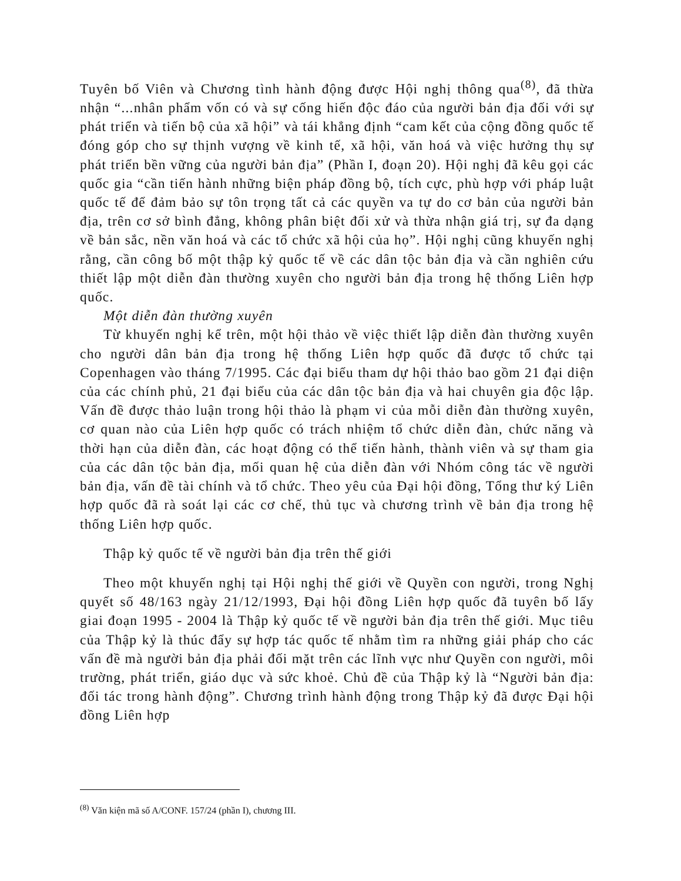Tuyên bố Viên và Chương tình hành động được Hội nghị thông qua<sup>(8)</sup>, đã thừa nhận “...nhân phẩm vốn có và sự cống hiến độc đáo của người bản địa đối với sự phát triển và tiến bộ của xã hội” và tái khẳng định “cam kết của cộng đồng quốc tế đóng góp cho sự thịnh vượng về kinh tế, xã hội, văn hoá và việc hưởng thụ sự phát triển bền vững của người bản địa” (Phần I, đoạn 20). Hội nghị đã kêu gọi các quốc gia “cần tiến hành những biện pháp đồng bộ, tích cực, phù hợp với pháp luật quốc tế để đảm bảo sự tôn trọng tất cả các quyền va tự do cơ bản của người bản địa, trên cơ sở bình đẳng, không phân biệt đối xử và thừa nhận giá trị, sự đa dạng về bản sắc, nền văn hoá và các tổ chức xã hội của họ”. Hội nghị cũng khuyến nghị rằng, cần công bố một thập kỷ quốc tế về các dân tộc bản địa và cần nghiên cứu thiết lập một diễn đàn thường xuyên cho người bản địa trong hệ thống Liên hợp quốc.
Một diễn đàn thường xuyên
Từ khuyến nghị kể trên, một hội thảo về việc thiết lập diễn đàn thường xuyên cho người dân bản địa trong hệ thống Liên hợp quốc đã được tổ chức tại Copenhagen vào tháng 7/1995. Các đại biểu tham dự hội thảo bao gồm 21 đại diện của các chính phủ, 21 đại biểu của các dân tộc bản địa và hai chuyên gia độc lập. Vấn đề được thảo luận trong hội thảo là phạm vi của mỗi diễn đàn thường xuyên, cơ quan nào của Liên hợp quốc có trách nhiệm tổ chức diễn đàn, chức năng và thời hạn của diễn đàn, các hoạt động có thể tiến hành, thành viên và sự tham gia của các dân tộc bản địa, mối quan hệ của diễn đàn với Nhóm công tác về người bản địa, vấn đề tài chính và tổ chức. Theo yêu của Đại hội đồng, Tổng thư ký Liên hợp quốc đã rà soát lại các cơ chế, thủ tục và chương trình về bản địa trong hệ thống Liên hợp quốc.
Thập kỷ quốc tế về người bản địa trên thế giới
Theo một khuyến nghị tại Hội nghị thế giới về Quyền con người, trong Nghị quyết số 48/163 ngày 21/12/1993, Đại hội đồng Liên hợp quốc đã tuyên bố lấy giai đoạn 1995 - 2004 là Thập kỷ quốc tế về người bản địa trên thế giới. Mục tiêu của Thập kỷ là thúc đẩy sự hợp tác quốc tế nhằm tìm ra những giải pháp cho các vấn đề mà người bản địa phải đối mặt trên các lĩnh vực như Quyền con người, môi trường, phát triển, giáo dục và sức khoẻ. Chủ đề của Thập kỷ là “Người bản địa: đối tác trong hành động”. Chương trình hành động trong Thập kỷ đã được Đại hội đồng Liên hợp
<sup>(8)</sup> Văn kiện mã số A/CONF. 157/24 (phần I), chương III.